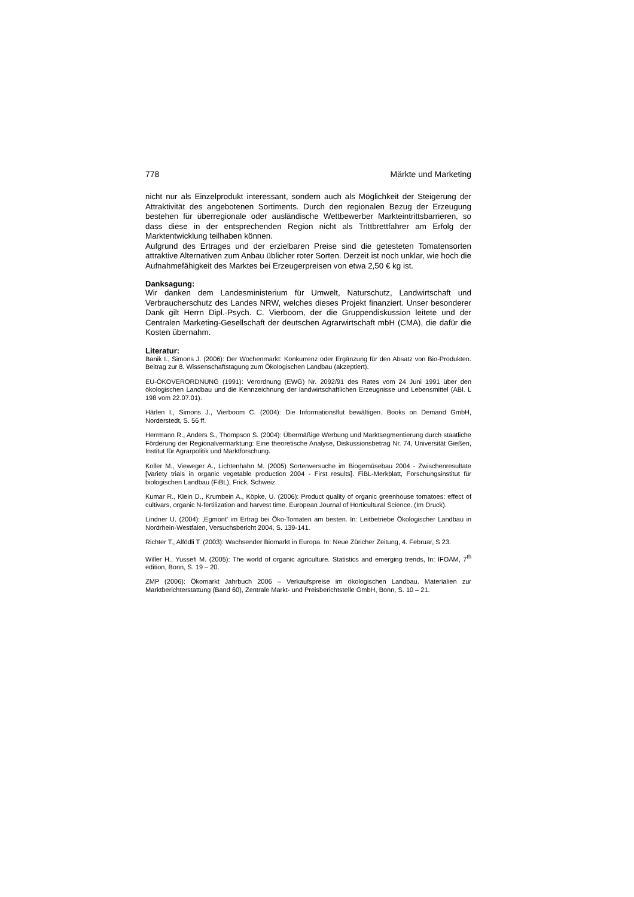778 Märkte und Marketing
nicht nur als Einzelprodukt interessant, sondern auch als Möglichkeit der Steigerung der Attraktivität des angebotenen Sortiments. Durch den regionalen Bezug der Erzeugung bestehen für überregionale oder ausländische Wettbewerber Markteintrittsbarrieren, so dass diese in der entsprechenden Region nicht als Trittbrettfahrer am Erfolg der Marktentwicklung teilhaben können.
Aufgrund des Ertrages und der erzielbaren Preise sind die getesteten Tomatensorten attraktive Alternativen zum Anbau üblicher roter Sorten. Derzeit ist noch unklar, wie hoch die Aufnahmefähigkeit des Marktes bei Erzeugerpreisen von etwa 2,50 € kg ist.
Danksagung:
Wir danken dem Landesministerium für Umwelt, Naturschutz, Landwirtschaft und Verbraucherschutz des Landes NRW, welches dieses Projekt finanziert. Unser besonderer Dank gilt Herrn Dipl.-Psych. C. Vierboom, der die Gruppendiskussion leitete und der Centralen Marketing-Gesellschaft der deutschen Agrarwirtschaft mbH (CMA), die dafür die Kosten übernahm.
Literatur:
Banik I., Simons J. (2006): Der Wochenmarkt: Konkurrenz oder Ergänzung für den Absatz von Bio-Produkten. Beitrag zur 8. Wissenschaftstagung zum Ökologischen Landbau (akzeptiert).
EU-ÖKOVERORDNUNG (1991): Verordnung (EWG) Nr. 2092/91 des Rates vom 24 Juni 1991 über den ökologischen Landbau und die Kennzeichnung der landwirtschaftlichen Erzeugnisse und Lebensmittel (ABl. L 198 vom 22.07.01).
Härlen I., Simons J., Vierboom C. (2004): Die Informationsflut bewältigen. Books on Demand GmbH, Norderstedt, S. 56 ff.
Herrmann R., Anders S., Thompson S. (2004): Übermäßige Werbung und Marktsegmentierung durch staatliche Förderung der Regionalvermarktung: Eine theoretische Analyse, Diskussionsbetrag Nr. 74, Universität Gießen, Institut für Agrarpolitik und Marktforschung.
Koller M., Vieweger A., Lichtenhahn M. (2005) Sortenversuche im Biogemüsebau 2004 - Zwischenresultate [Variety trials in organic vegetable production 2004 - First results]. FiBL-Merkblatt, Forschungsinstitut für biologischen Landbau (FiBL), Frick, Schweiz.
Kumar R., Klein D., Krumbein A., Köpke, U. (2006): Product quality of organic greenhouse tomatoes: effect of cultivars, organic N-fertilization and harvest time. European Journal of Horticultural Science. (Im Druck).
Lindner U. (2004): ‚Egmont' im Ertrag bei Öko-Tomaten am besten. In: Leitbetriebe Ökologischer Landbau in Nordrhein-Westfalen, Versuchsbericht 2004, S. 139-141.
Richter T., Alfödli T. (2003): Wachsender Biomarkt in Europa. In: Neue Züricher Zeitung, 4. Februar, S 23.
Willer H., Yussefi M. (2005): The world of organic agriculture. Statistics and emerging trends, In: IFOAM, 7<sup>th</sup> edition, Bonn, S. 19 – 20.
ZMP (2006): Ökomarkt Jahrbuch 2006 – Verkaufspreise im ökologischen Landbau. Materialien zur Marktberichterstattung (Band 60), Zentrale Markt- und Preisberichtstelle GmbH, Bonn, S. 10 – 21.